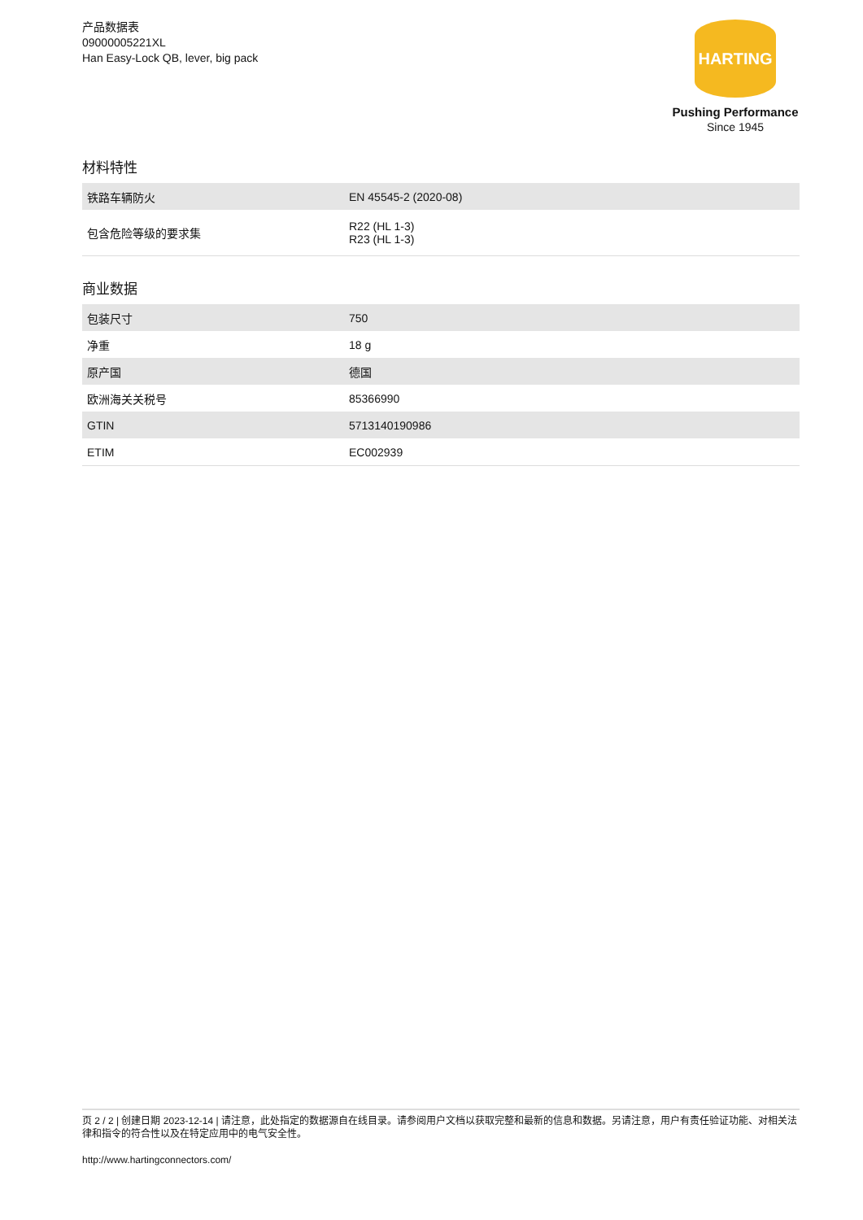产品数据表
09000005221XL
Han Easy-Lock QB, lever, big pack
HARTING
Pushing Performance
Since 1945
材料特性
| 铁路车辆防火 | EN 45545-2 (2020-08) |
| 包含危险等级的要求集 | R22 (HL 1-3) R23 (HL 1-3) |
商业数据
| 包装尺寸 | 750 |
| 净重 | 18 g |
| 原产国 | 德国 |
| 欧洲海关关税号 | 85366990 |
| GTIN | 5713140190986 |
| ETIM | EC002939 |
页 2 / 2 | 创建日期 2023-12-14 | 请注意，此处指定的数据源自在线目录。请参阅用户文档以获取完整和最新的信息和数据。另请注意，用户有责任验证功能、对相关法律和指令的符合性以及在特定应用中的电气安全性。
http://www.hartingconnectors.com/